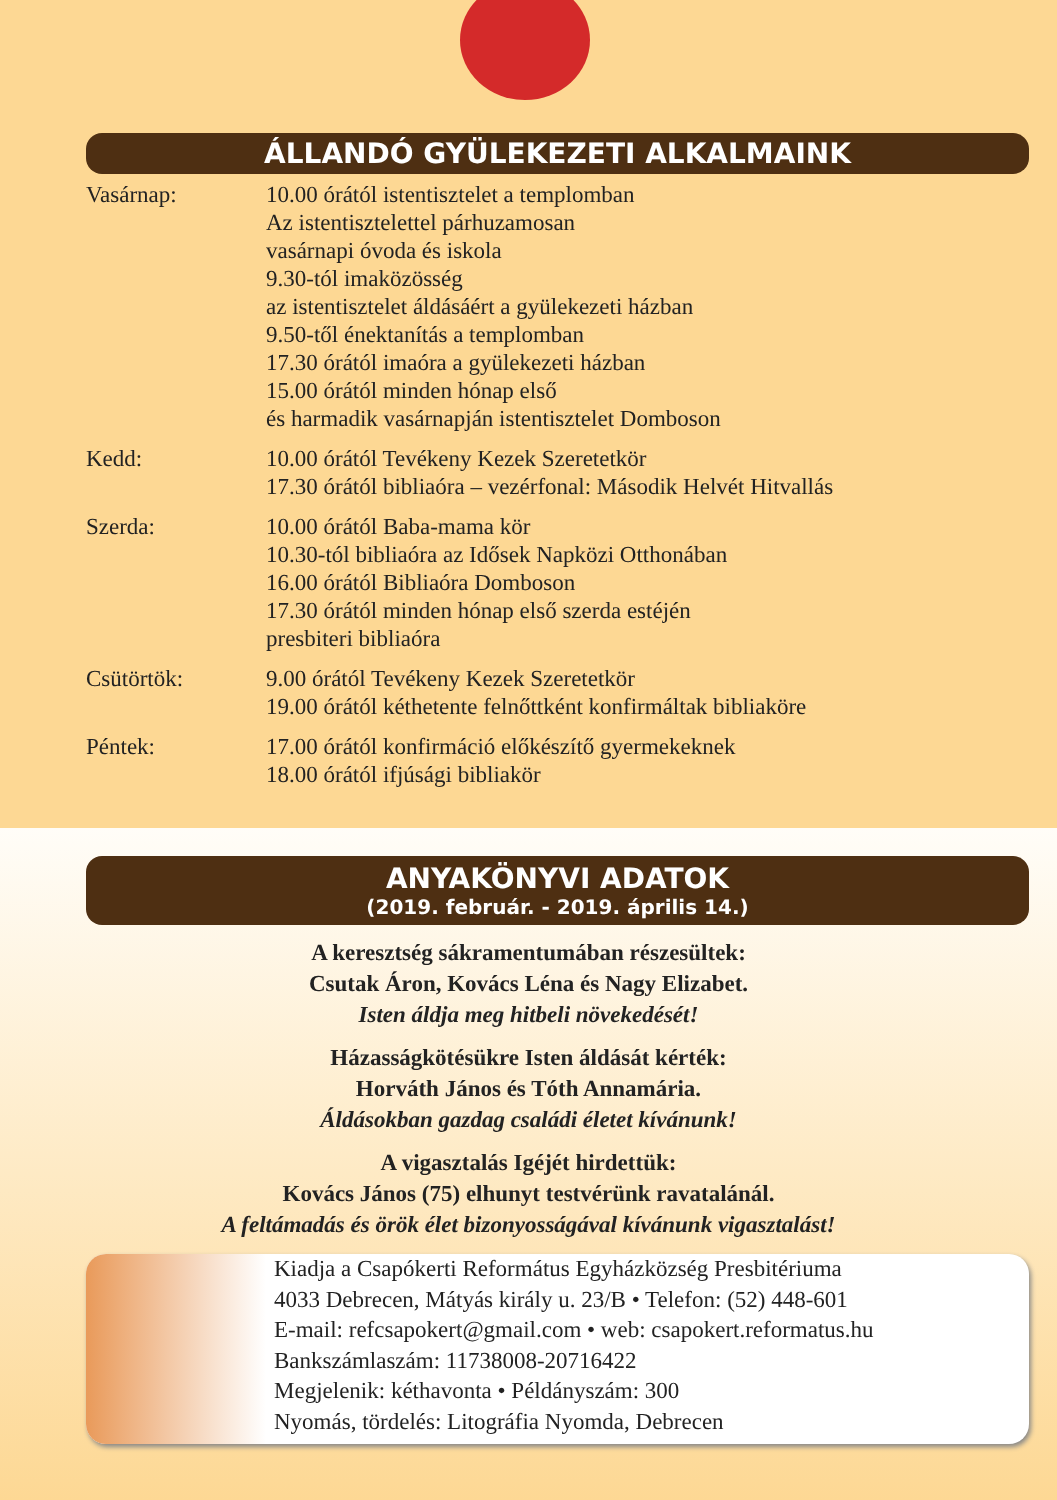ÁLLANDÓ GYÜLEKEZETI ALKALMAINK
| Vasárnap: | 10.00 órától istentisztelet a templomban Az istentisztelettel párhuzamosan vasárnapi óvoda és iskola 9.30-tól imaközösség az istentisztelet áldásáért a gyülekezeti házban 9.50-től énektanítás a templomban 17.30 órától imaóra a gyülekezeti házban 15.00 órától minden hónap első és harmadik vasárnapján istentisztelet Domboson |
| Kedd: | 10.00 órától Tevékeny Kezek Szeretetkör 17.30 órától bibliaóra – vezérfonal: Második Helvét Hitvallás |
| Szerda: | 10.00 órától Baba-mama kör 10.30-tól bibliaóra az Idősek Napközi Otthonában 16.00 órától Bibliaóra Domboson 17.30 órától minden hónap első szerda estéjén presbiteri bibliaóra |
| Csütörtök: | 9.00 órától Tevékeny Kezek Szeretetkör 19.00 órától kéthetente felnőttként konfirmáltak bibliaköre |
| Péntek: | 17.00 órától konfirmáció előkészítő gyermekeknek 18.00 órától ifjúsági bibliakör |
ANYAKÖNYVI ADATOK
(2019. február. - 2019. április 14.)
A keresztség sákramentumában részesültek:
Csutak Áron, Kovács Léna és Nagy Elizabet.
Isten áldja meg hitbeli növekedését!
Házasságkötésükre Isten áldását kérték:
Horváth János és Tóth Annamária.
Áldásokban gazdag családi életet kívánunk!
A vigasztalás Igéjét hirdettük:
Kovács János (75) elhunyt testvérünk ravatalánál.
A feltámadás és örök élet bizonyosságával kívánunk vigasztalást!
Kiadja a Csapókerti Református Egyházközség Presbitériuma
4033 Debrecen, Mátyás király u. 23/B • Telefon: (52) 448-601
E-mail: refcsapokert@gmail.com • web: csapokert.reformatus.hu
Bankszámlaszám: 11738008-20716422
Megjelenik: kéthavonta • Példányszám: 300
Nyomás, tördelés: Litográfia Nyomda, Debrecen